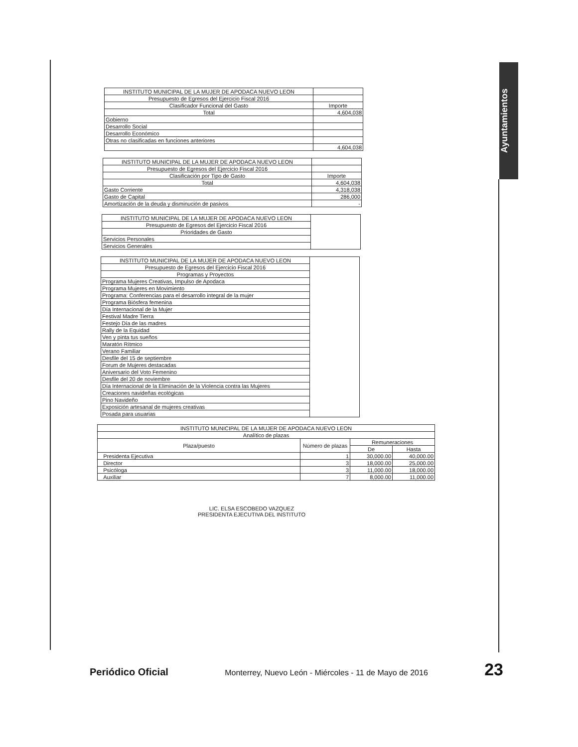Ayuntamientos
| INSTITUTO MUNICIPAL DE LA MUJER DE APODACA NUEVO LEON | |
| Presupuesto de Egresos del Ejercicio Fiscal 2016 | |
| Clasificador Funcional del Gasto | Importe |
| Total | 4,604,038 |
| Gobierno | |
| Desarrollo Social | |
| Desarrollo Económico | |
| Otras no clasificadas en funciones anteriores | |
| | 4,604,038 |
| INSTITUTO MUNICIPAL DE LA MUJER DE APODACA NUEVO LEON | |
| Presupuesto de Egresos del Ejercicio Fiscal 2016 | |
| Clasificación por Tipo de Gasto | Importe |
| Total | 4,604,038 |
| Gasto Corriente | 4,318,038 |
| Gasto de Capital | 286,000 |
| Amortización de la deuda y disminución de pasivos | - |
| INSTITUTO MUNICIPAL DE LA MUJER DE APODACA NUEVO LEON | |
| Presupuesto de Egresos del Ejercicio Fiscal 2016 | |
| Prioridades de Gasto | |
| Servicios Personales | |
| Servicios Generales | |
| INSTITUTO MUNICIPAL DE LA MUJER DE APODACA NUEVO LEON | |
| Presupuesto de Egresos del Ejercicio Fiscal 2016 | |
| Programas y Proyectos | |
| Programa Mujeres Creativas, Impulso de Apodaca | |
| Programa Mujeres en Movimiento | |
| Programa: Conferencias para el desarrollo integral de la mujer | |
| Programa Biósfera femenina | |
| Día Internacional de la Mujer | |
| Festival Madre Tierra | |
| Festejo Día de las madres | |
| Rally de la Equidad | |
| Ven y pinta tus sueños | |
| Maratón Rítmico | |
| Verano Familiar | |
| Desfile del 15 de septiembre | |
| Forum de Mujeres destacadas | |
| Aniversario del Voto Femenino | |
| Desfile del 20 de noviembre | |
| Día Internacional de la Eliminación de la Violencia contra las Mujeres | |
| Creaciones navideñas ecológicas | |
| Pino Navideño | |
| Exposición artesanal de mujeres creativas | |
| Posada para usuarias | |
| INSTITUTO MUNICIPAL DE LA MUJER DE APODACA NUEVO LEON | | | |
| Analítico de plazas | | | |
| Plaza/puesto | Número de plazas | Remuneraciones | |
| | | De | Hasta |
| Presidenta Ejecutiva | 1 | 30,000.00 | 40,000.00 |
| Director | 3 | 18,000.00 | 25,000.00 |
| Psicóloga | 3 | 11,000.00 | 18,000.00 |
| Auxiliar | 7 | 8,000.00 | 11,000.00 |
LIC. ELSA ESCOBEDO VAZQUEZ
PRESIDENTA EJECUTIVA DEL INSTITUTO
Periódico Oficial Monterrey, Nuevo León - Miércoles - 11 de Mayo de 2016 23